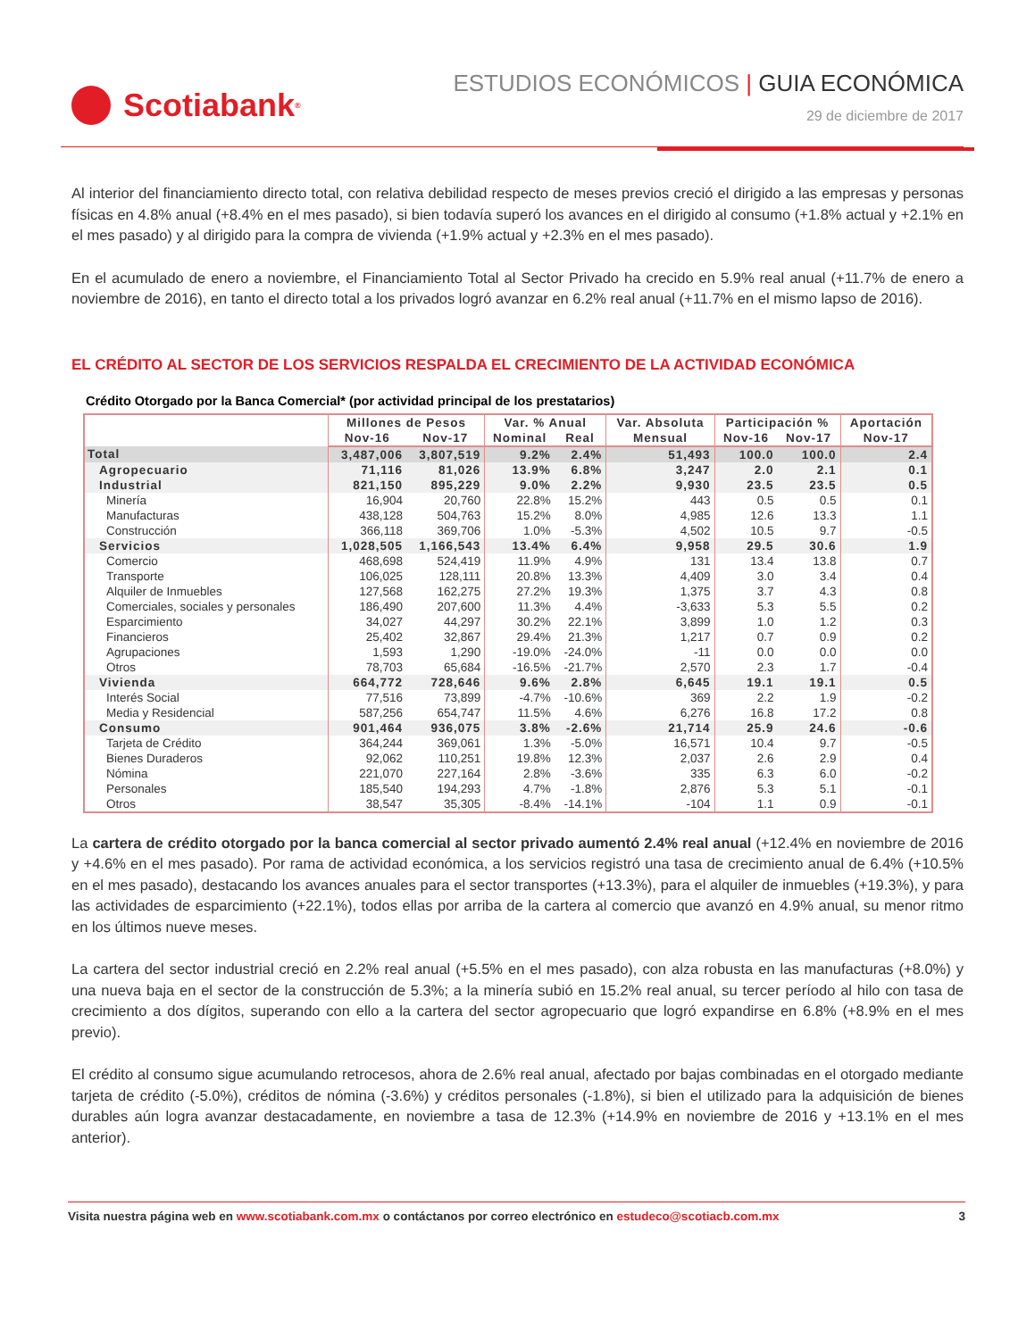Scotiabank<sup>®</sup>
ESTUDIOS ECONÓMICOS | GUIA ECONÓMICA
29 de diciembre de 2017
Al interior del financiamiento directo total, con relativa debilidad respecto de meses previos creció el dirigido a las empresas y personas físicas en 4.8% anual (+8.4% en el mes pasado), si bien todavía superó los avances en el dirigido al consumo (+1.8% actual y +2.1% en el mes pasado) y al dirigido para la compra de vivienda (+1.9% actual y +2.3% en el mes pasado).
En el acumulado de enero a noviembre, el Financiamiento Total al Sector Privado ha crecido en 5.9% real anual (+11.7% de enero a noviembre de 2016), en tanto el directo total a los privados logró avanzar en 6.2% real anual (+11.7% en el mismo lapso de 2016).
EL CRÉDITO AL SECTOR DE LOS SERVICIOS RESPALDA EL CRECIMIENTO DE LA ACTIVIDAD ECONÓMICA
Crédito Otorgado por la Banca Comercial* (por actividad principal de los prestatarios)
| | Millones de Pesos | | Var. % Anual | | Var. Absoluta | Participación % | | Aportación |
| --- | --- | --- | --- | --- | --- | --- | --- | --- |
| | Nov-16 | Nov-17 | Nominal | Real | Mensual | Nov-16 | Nov-17 | Nov-17 |
| Total | 3,487,006 | 3,807,519 | 9.2% | 2.4% | 51,493 | 100.0 | 100.0 | 2.4 |
| Agropecuario | 71,116 | 81,026 | 13.9% | 6.8% | 3,247 | 2.0 | 2.1 | 0.1 |
| Industrial | 821,150 | 895,229 | 9.0% | 2.2% | 9,930 | 23.5 | 23.5 | 0.5 |
| Minería | 16,904 | 20,760 | 22.8% | 15.2% | 443 | 0.5 | 0.5 | 0.1 |
| Manufacturas | 438,128 | 504,763 | 15.2% | 8.0% | 4,985 | 12.6 | 13.3 | 1.1 |
| Construcción | 366,118 | 369,706 | 1.0% | -5.3% | 4,502 | 10.5 | 9.7 | -0.5 |
| Servicios | 1,028,505 | 1,166,543 | 13.4% | 6.4% | 9,958 | 29.5 | 30.6 | 1.9 |
| Comercio | 468,698 | 524,419 | 11.9% | 4.9% | 131 | 13.4 | 13.8 | 0.7 |
| Transporte | 106,025 | 128,111 | 20.8% | 13.3% | 4,409 | 3.0 | 3.4 | 0.4 |
| Alquiler de Inmuebles | 127,568 | 162,275 | 27.2% | 19.3% | 1,375 | 3.7 | 4.3 | 0.8 |
| Comerciales, sociales y personales | 186,490 | 207,600 | 11.3% | 4.4% | -3,633 | 5.3 | 5.5 | 0.2 |
| Esparcimiento | 34,027 | 44,297 | 30.2% | 22.1% | 3,899 | 1.0 | 1.2 | 0.3 |
| Financieros | 25,402 | 32,867 | 29.4% | 21.3% | 1,217 | 0.7 | 0.9 | 0.2 |
| Agrupaciones | 1,593 | 1,290 | -19.0% | -24.0% | -11 | 0.0 | 0.0 | 0.0 |
| Otros | 78,703 | 65,684 | -16.5% | -21.7% | 2,570 | 2.3 | 1.7 | -0.4 |
| Vivienda | 664,772 | 728,646 | 9.6% | 2.8% | 6,645 | 19.1 | 19.1 | 0.5 |
| Interés Social | 77,516 | 73,899 | -4.7% | -10.6% | 369 | 2.2 | 1.9 | -0.2 |
| Media y Residencial | 587,256 | 654,747 | 11.5% | 4.6% | 6,276 | 16.8 | 17.2 | 0.8 |
| Consumo | 901,464 | 936,075 | 3.8% | -2.6% | 21,714 | 25.9 | 24.6 | -0.6 |
| Tarjeta de Crédito | 364,244 | 369,061 | 1.3% | -5.0% | 16,571 | 10.4 | 9.7 | -0.5 |
| Bienes Duraderos | 92,062 | 110,251 | 19.8% | 12.3% | 2,037 | 2.6 | 2.9 | 0.4 |
| Nómina | 221,070 | 227,164 | 2.8% | -3.6% | 335 | 6.3 | 6.0 | -0.2 |
| Personales | 185,540 | 194,293 | 4.7% | -1.8% | 2,876 | 5.3 | 5.1 | -0.1 |
| Otros | 38,547 | 35,305 | -8.4% | -14.1% | -104 | 1.1 | 0.9 | -0.1 |
La cartera de crédito otorgado por la banca comercial al sector privado aumentó 2.4% real anual (+12.4% en noviembre de 2016 y +4.6% en el mes pasado). Por rama de actividad económica, a los servicios registró una tasa de crecimiento anual de 6.4% (+10.5% en el mes pasado), destacando los avances anuales para el sector transportes (+13.3%), para el alquiler de inmuebles (+19.3%), y para las actividades de esparcimiento (+22.1%), todos ellas por arriba de la cartera al comercio que avanzó en 4.9% anual, su menor ritmo en los últimos nueve meses.
La cartera del sector industrial creció en 2.2% real anual (+5.5% en el mes pasado), con alza robusta en las manufacturas (+8.0%) y una nueva baja en el sector de la construcción de 5.3%; a la minería subió en 15.2% real anual, su tercer período al hilo con tasa de crecimiento a dos dígitos, superando con ello a la cartera del sector agropecuario que logró expandirse en 6.8% (+8.9% en el mes previo).
El crédito al consumo sigue acumulando retrocesos, ahora de 2.6% real anual, afectado por bajas combinadas en el otorgado mediante tarjeta de crédito (-5.0%), créditos de nómina (-3.6%) y créditos personales (-1.8%), si bien el utilizado para la adquisición de bienes durables aún logra avanzar destacadamente, en noviembre a tasa de 12.3% (+14.9% en noviembre de 2016 y +13.1% en el mes anterior).
Visita nuestra página web en www.scotiabank.com.mx o contáctanos por correo electrónico en estudeco@scotiacb.com.mx 3